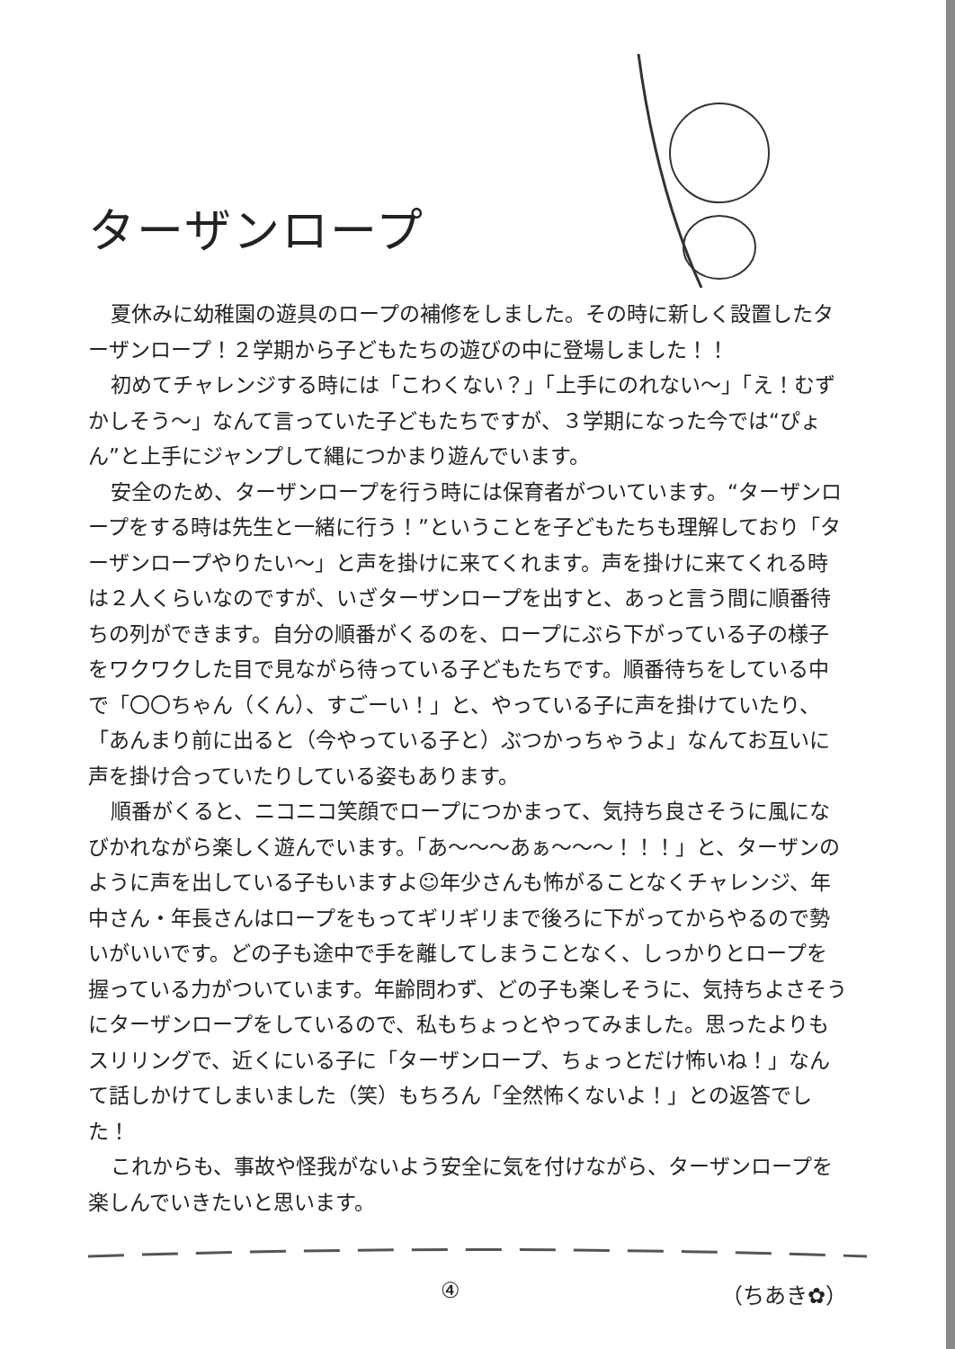ターザンロープ
夏休みに幼稚園の遊具のロープの補修をしました。その時に新しく設置したターザンロープ！２学期から子どもたちの遊びの中に登場しました！！
初めてチャレンジする時には「こわくない？」「上手にのれない〜」「え！むずかしそう〜」なんて言っていた子どもたちですが、３学期になった今では“ぴょん”と上手にジャンプして縄につかまり遊んでいます。
安全のため、ターザンロープを行う時には保育者がついています。“ターザンロープをする時は先生と一緒に行う！”ということを子どもたちも理解しており「ターザンロープやりたい〜」と声を掛けに来てくれます。声を掛けに来てくれる時は２人くらいなのですが、いざターザンロープを出すと、あっと言う間に順番待ちの列ができます。自分の順番がくるのを、ロープにぶら下がっている子の様子をワクワクした目で見ながら待っている子どもたちです。順番待ちをしている中で「〇〇ちゃん（くん）、すごーい！」と、やっている子に声を掛けていたり、「あんまり前に出ると（今やっている子と）ぶつかっちゃうよ」なんてお互いに声を掛け合っていたりしている姿もあります。
順番がくると、ニコニコ笑顔でロープにつかまって、気持ち良さそうに風になびかれながら楽しく遊んでいます。「あ〜〜〜あぁ〜〜〜！！！」と、ターザンのように声を出している子もいますよ☺年少さんも怖がることなくチャレンジ、年中さん・年長さんはロープをもってギリギリまで後ろに下がってからやるので勢いがいいです。どの子も途中で手を離してしまうことなく、しっかりとロープを握っている力がついています。年齢問わず、どの子も楽しそうに、気持ちよさそうにターザンロープをしているので、私もちょっとやってみました。思ったよりもスリリングで、近くにいる子に「ターザンロープ、ちょっとだけ怖いね！」なんて話しかけてしまいました（笑）もちろん「全然怖くないよ！」との返答でした！
これからも、事故や怪我がないよう安全に気を付けながら、ターザンロープを楽しんでいきたいと思います。
④ （ちあき✿）